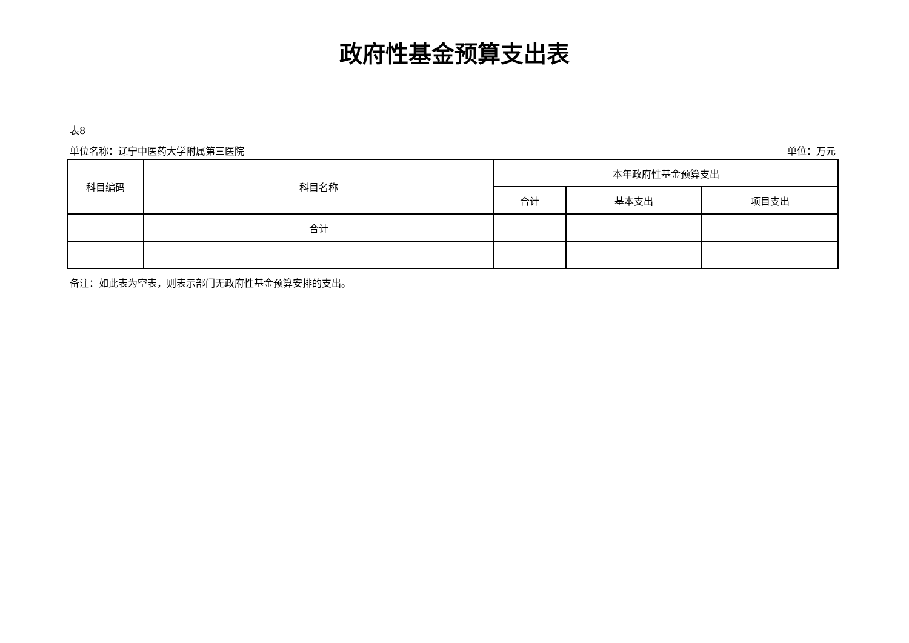政府性基金预算支出表
表8
单位名称：辽宁中医药大学附属第三医院 单位：万元
| 科目编码 | 科目名称 | 本年政府性基金预算支出 | | |
| --- | --- | --- | --- | --- |
| | | 合计 | 基本支出 | 项目支出 |
| | 合计 | | | |
备注：如此表为空表，则表示部门无政府性基金预算安排的支出。